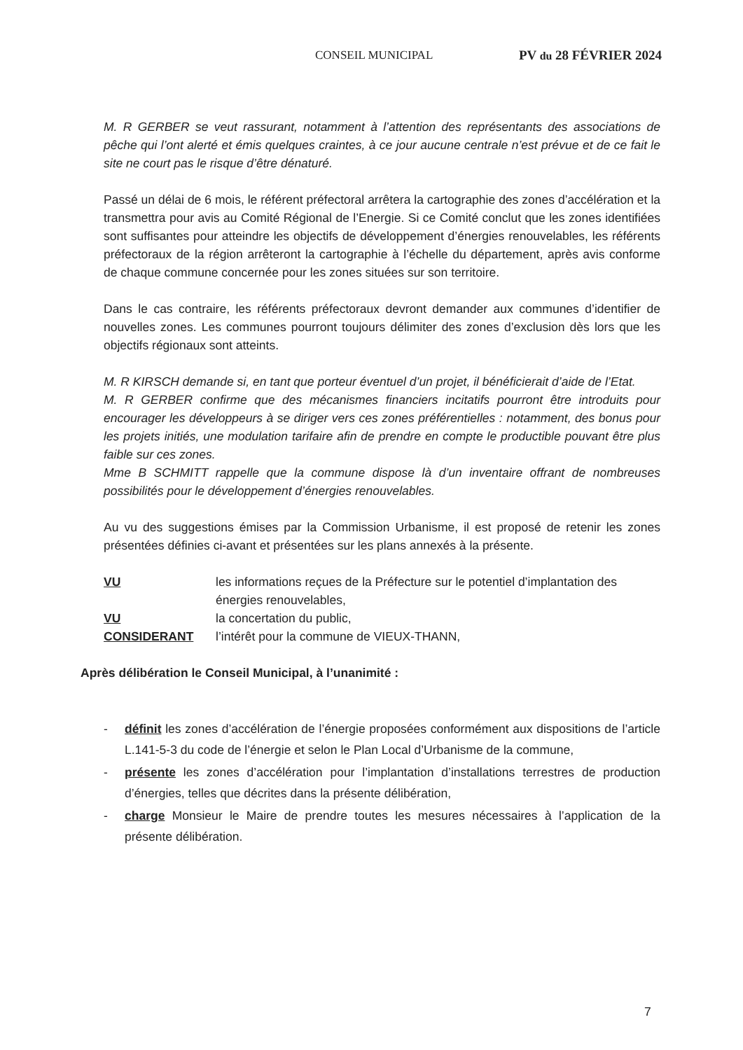CONSEIL MUNICIPAL PV du 28 FÉVRIER 2024
M. R GERBER se veut rassurant, notamment à l’attention des représentants des associations de pêche qui l’ont alerté et émis quelques craintes, à ce jour aucune centrale n’est prévue et de ce fait le site ne court pas le risque d’être dénaturé.
Passé un délai de 6 mois, le référent préfectoral arrêtera la cartographie des zones d’accélération et la transmettra pour avis au Comité Régional de l’Energie. Si ce Comité conclut que les zones identifiées sont suffisantes pour atteindre les objectifs de développement d’énergies renouvelables, les référents préfectoraux de la région arrêteront la cartographie à l’échelle du département, après avis conforme de chaque commune concernée pour les zones situées sur son territoire.
Dans le cas contraire, les référents préfectoraux devront demander aux communes d’identifier de nouvelles zones. Les communes pourront toujours délimiter des zones d’exclusion dès lors que les objectifs régionaux sont atteints.
M. R KIRSCH demande si, en tant que porteur éventuel d’un projet, il bénéficierait d’aide de l’Etat.
M. R GERBER confirme que des mécanismes financiers incitatifs pourront être introduits pour encourager les développeurs à se diriger vers ces zones préférentielles : notamment, des bonus pour les projets initiés, une modulation tarifaire afin de prendre en compte le productible pouvant être plus faible sur ces zones.
Mme B SCHMITT rappelle que la commune dispose là d’un inventaire offrant de nombreuses possibilités pour le développement d’énergies renouvelables.
Au vu des suggestions émises par la Commission Urbanisme, il est proposé de retenir les zones présentées définies ci-avant et présentées sur les plans annexés à la présente.
VU les informations reçues de la Préfecture sur le potentiel d’implantation des énergies renouvelables,
VU la concertation du public,
CONSIDERANT l’intérêt pour la commune de VIEUX-THANN,
Après délibération le Conseil Municipal, à l’unanimité :
- définit les zones d’accélération de l’énergie proposées conformément aux dispositions de l’article L.141-5-3 du code de l’énergie et selon le Plan Local d’Urbanisme de la commune,
- présente les zones d’accélération pour l’implantation d’installations terrestres de production d’énergies, telles que décrites dans la présente délibération,
- charge Monsieur le Maire de prendre toutes les mesures nécessaires à l’application de la présente délibération.
7